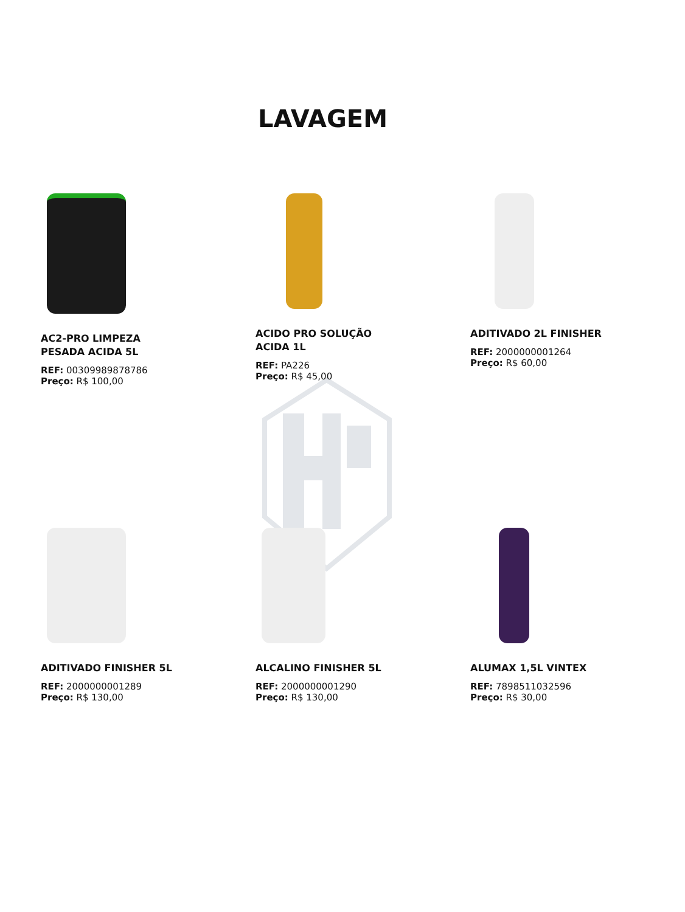LAVAGEM
AC2-PRO LIMPEZA PESADA ACIDA 5L
REF: 00309989878786
Preço: R$ 100,00
ACIDO PRO SOLUÇÃO ACIDA 1L
REF: PA226
Preço: R$ 45,00
ADITIVADO 2L FINISHER
REF: 2000000001264
Preço: R$ 60,00
ADITIVADO FINISHER 5L
REF: 2000000001289
Preço: R$ 130,00
ALCALINO FINISHER 5L
REF: 2000000001290
Preço: R$ 130,00
ALUMAX 1,5L VINTEX
REF: 7898511032596
Preço: R$ 30,00